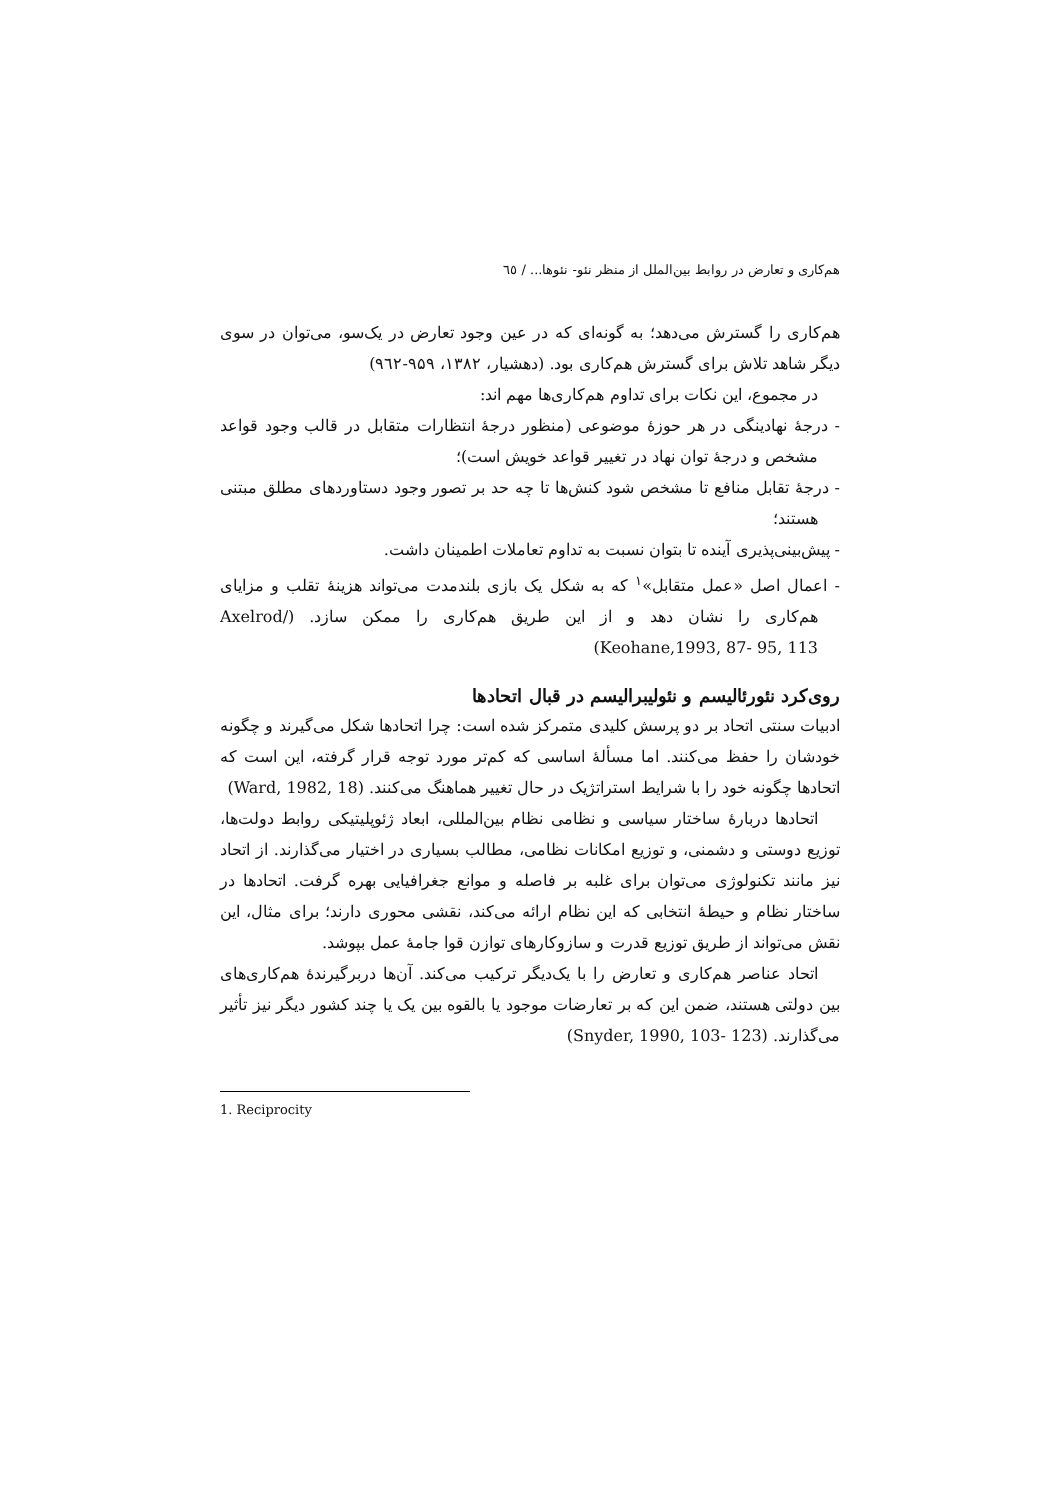هم‌کاری و تعارض در روابط بین‌الملل از منظر نئو- نئوها... / ٦٥
هم‌کاری را گسترش می‌دهد؛ به گونه‌ای که در عین وجود تعارض در یک‌سو، می‌توان در سوی دیگر شاهد تلاش برای گسترش هم‌کاری بود. (دهشیار، ۱۳۸۲، ۹۵۹-۹٦۲)
در مجموع، این نکات برای تداوم هم‌کاری‌ها مهم اند:
- درجهٔ نهادینگی در هر حوزهٔ موضوعی (منظور درجهٔ انتظارات متقابل در قالب وجود قواعد مشخص و درجهٔ توان نهاد در تغییر قواعد خویش است)؛
- درجهٔ تقابل منافع تا مشخص شود کنش‌ها تا چه حد بر تصور وجود دستاوردهای مطلق مبتنی هستند؛
- پیش‌بینی‌پذیری آینده تا بتوان نسبت به تداوم تعاملات اطمینان داشت.
- اعمال اصل «عمل متقابل»<sup>۱</sup> که به شکل یک بازی بلندمدت می‌تواند هزینهٔ تقلب و مزایای هم‌کاری را نشان دهد و از این طریق هم‌کاری را ممکن سازد. (Axelrod/ Keohane,1993, 87- 95, 113)
روی‌کرد نئورئالیسم و نئولیبرالیسم در قبال اتحادها
ادبیات سنتی اتحاد بر دو پرسش کلیدی متمرکز شده است: چرا اتحادها شکل می‌گیرند و چگونه خودشان را حفظ می‌کنند. اما مسألهٔ اساسی که کم‌تر مورد توجه قرار گرفته، این است که اتحادها چگونه خود را با شرایط استراتژیک در حال تغییر هماهنگ می‌کنند. (Ward, 1982, 18)
اتحادها دربارهٔ ساختار سیاسی و نظامی نظام بین‌المللی، ابعاد ژئوپلیتیکی روابط دولت‌ها، توزیع دوستی و دشمنی، و توزیع امکانات نظامی، مطالب بسیاری در اختیار می‌گذارند. از اتحاد نیز مانند تکنولوژی می‌توان برای غلبه بر فاصله و موانع جغرافیایی بهره گرفت. اتحادها در ساختار نظام و حیطهٔ انتخابی که این نظام ارائه می‌کند، نقشی محوری دارند؛ برای مثال، این نقش می‌تواند از طریق توزیع قدرت و سازوکارهای توازن قوا جامهٔ عمل بپوشد.
اتحاد عناصر هم‌کاری و تعارض را با یک‌دیگر ترکیب می‌کند. آن‌ها دربرگیرندهٔ هم‌کاری‌های بین دولتی هستند، ضمن این که بر تعارضات موجود یا بالقوه بین یک یا چند کشور دیگر نیز تأثیر می‌گذارند. (Snyder, 1990, 103- 123)
1. Reciprocity